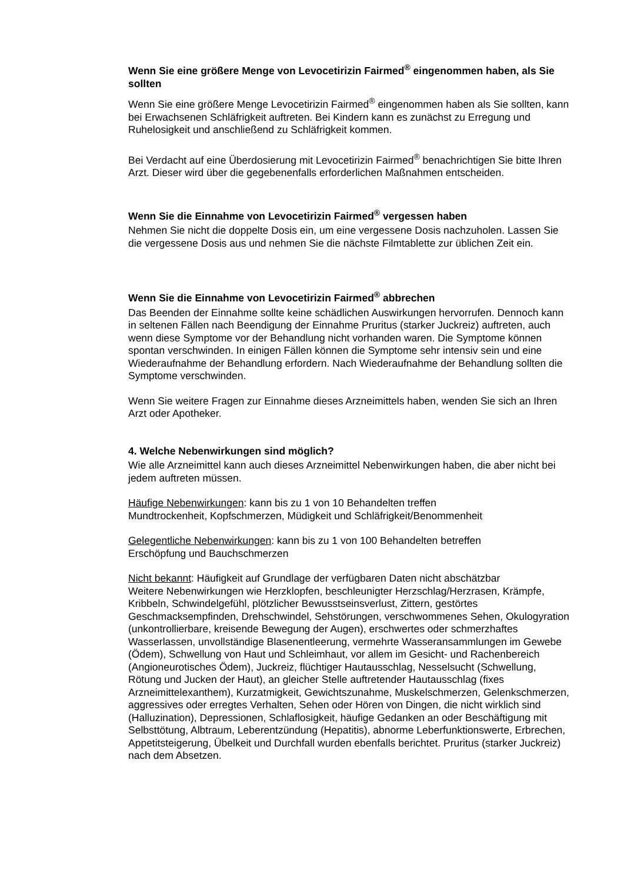Wenn Sie eine größere Menge von Levocetirizin Fairmed<sup>®</sup> eingenommen haben, als Sie sollten
Wenn Sie eine größere Menge Levocetirizin Fairmed<sup>®</sup> eingenommen haben als Sie sollten, kann bei Erwachsenen Schläfrigkeit auftreten. Bei Kindern kann es zunächst zu Erregung und Ruhelosigkeit und anschließend zu Schläfrigkeit kommen.
Bei Verdacht auf eine Überdosierung mit Levocetirizin Fairmed<sup>®</sup> benachrichtigen Sie bitte Ihren Arzt. Dieser wird über die gegebenenfalls erforderlichen Maßnahmen entscheiden.
Wenn Sie die Einnahme von Levocetirizin Fairmed<sup>®</sup> vergessen haben
Nehmen Sie nicht die doppelte Dosis ein, um eine vergessene Dosis nachzuholen. Lassen Sie die vergessene Dosis aus und nehmen Sie die nächste Filmtablette zur üblichen Zeit ein.
Wenn Sie die Einnahme von Levocetirizin Fairmed<sup>®</sup> abbrechen
Das Beenden der Einnahme sollte keine schädlichen Auswirkungen hervorrufen. Dennoch kann in seltenen Fällen nach Beendigung der Einnahme Pruritus (starker Juckreiz) auftreten, auch wenn diese Symptome vor der Behandlung nicht vorhanden waren. Die Symptome können spontan verschwinden. In einigen Fällen können die Symptome sehr intensiv sein und eine Wiederaufnahme der Behandlung erfordern. Nach Wiederaufnahme der Behandlung sollten die Symptome verschwinden.
Wenn Sie weitere Fragen zur Einnahme dieses Arzneimittels haben, wenden Sie sich an Ihren Arzt oder Apotheker.
4. Welche Nebenwirkungen sind möglich?
Wie alle Arzneimittel kann auch dieses Arzneimittel Nebenwirkungen haben, die aber nicht bei jedem auftreten müssen.
Häufige Nebenwirkungen: kann bis zu 1 von 10 Behandelten treffen
Mundtrockenheit, Kopfschmerzen, Müdigkeit und Schläfrigkeit/Benommenheit
Gelegentliche Nebenwirkungen: kann bis zu 1 von 100 Behandelten betreffen
Erschöpfung und Bauchschmerzen
Nicht bekannt: Häufigkeit auf Grundlage der verfügbaren Daten nicht abschätzbar
Weitere Nebenwirkungen wie Herzklopfen, beschleunigter Herzschlag/Herzrasen, Krämpfe, Kribbeln, Schwindelgefühl, plötzlicher Bewusstseinsverlust, Zittern, gestörtes Geschmacksempfinden, Drehschwindel, Sehstörungen, verschwommenes Sehen, Okulogyration (unkontrollierbare, kreisende Bewegung der Augen), erschwertes oder schmerzhaftes Wasserlassen, unvollständige Blasenentleerung, vermehrte Wasseransammlungen im Gewebe (Ödem), Schwellung von Haut und Schleimhaut, vor allem im Gesicht- und Rachenbereich (Angioneurotisches Ödem), Juckreiz, flüchtiger Hautausschlag, Nesselsucht (Schwellung, Rötung und Jucken der Haut), an gleicher Stelle auftretender Hautausschlag (fixes Arzneimittelexanthem), Kurzatmigkeit, Gewichtszunahme, Muskelschmerzen, Gelenkschmerzen, aggressives oder erregtes Verhalten, Sehen oder Hören von Dingen, die nicht wirklich sind (Halluzination), Depressionen, Schlaflosigkeit, häufige Gedanken an oder Beschäftigung mit Selbsttötung, Albtraum, Leberentzündung (Hepatitis), abnorme Leberfunktionswerte, Erbrechen, Appetitsteigerung, Übelkeit und Durchfall wurden ebenfalls berichtet. Pruritus (starker Juckreiz) nach dem Absetzen.